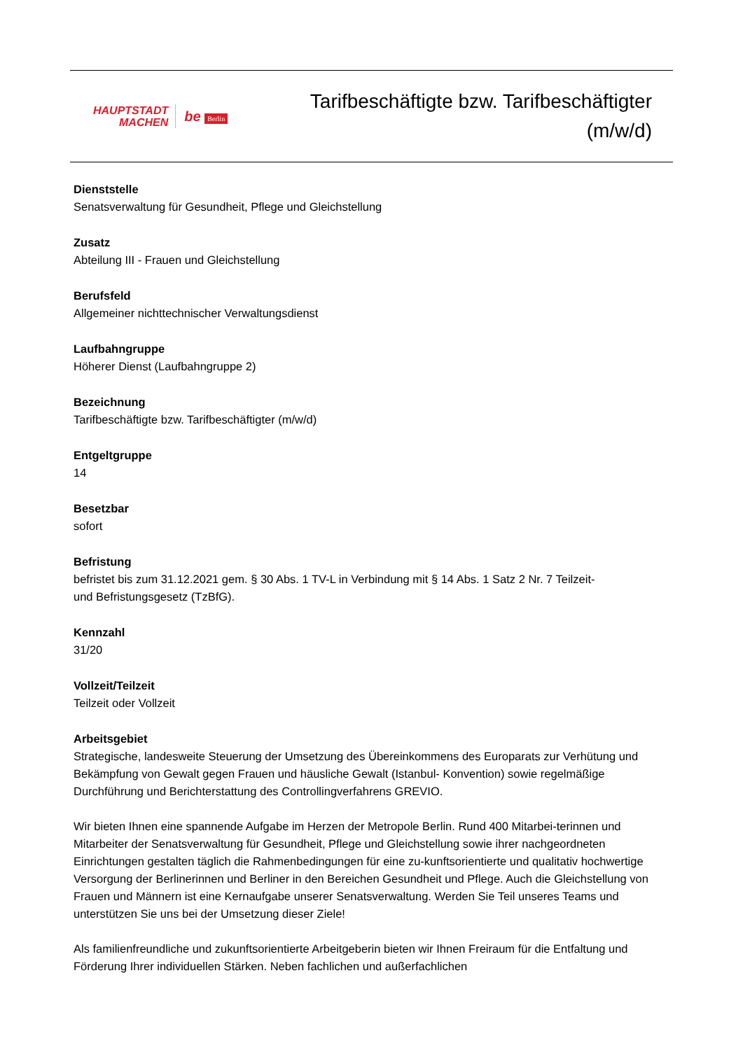HAUPTSTADT
MACHEN
be Berlin
Tarifbeschäftigte bzw. Tarifbeschäftigter
(m/w/d)
Dienststelle
Senatsverwaltung für Gesundheit, Pflege und Gleichstellung
Zusatz
Abteilung III - Frauen und Gleichstellung
Berufsfeld
Allgemeiner nichttechnischer Verwaltungsdienst
Laufbahngruppe
Höherer Dienst (Laufbahngruppe 2)
Bezeichnung
Tarifbeschäftigte bzw. Tarifbeschäftigter (m/w/d)
Entgeltgruppe
14
Besetzbar
sofort
Befristung
befristet bis zum 31.12.2021 gem. § 30 Abs. 1 TV-L in Verbindung mit § 14 Abs. 1 Satz 2 Nr. 7 Teilzeit-
und Befristungsgesetz (TzBfG).
Kennzahl
31/20
Vollzeit/Teilzeit
Teilzeit oder Vollzeit
Arbeitsgebiet
Strategische, landesweite Steuerung der Umsetzung des Übereinkommens des Europarats zur Verhütung und Bekämpfung von Gewalt gegen Frauen und häusliche Gewalt (Istanbul- Konvention) sowie regelmäßige Durchführung und Berichterstattung des Controllingverfahrens GREVIO.
Wir bieten Ihnen eine spannende Aufgabe im Herzen der Metropole Berlin. Rund 400 Mitarbei-terinnen und Mitarbeiter der Senatsverwaltung für Gesundheit, Pflege und Gleichstellung sowie ihrer nachgeordneten Einrichtungen gestalten täglich die Rahmenbedingungen für eine zu-kunftsorientierte und qualitativ hochwertige Versorgung der Berlinerinnen und Berliner in den Bereichen Gesundheit und Pflege. Auch die Gleichstellung von Frauen und Männern ist eine Kernaufgabe unserer Senatsverwaltung. Werden Sie Teil unseres Teams und unterstützen Sie uns bei der Umsetzung dieser Ziele!
Als familienfreundliche und zukunftsorientierte Arbeitgeberin bieten wir Ihnen Freiraum für die Entfaltung und Förderung Ihrer individuellen Stärken. Neben fachlichen und außerfachlichen